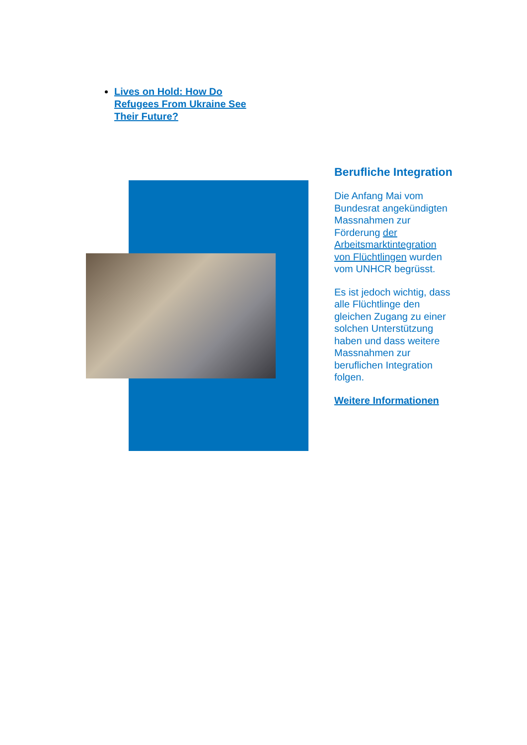Lives on Hold: How Do Refugees From Ukraine See Their Future?
Berufliche Integration
Die Anfang Mai vom Bundesrat angekündigten Massnahmen zur Förderung der Arbeitsmarktintegration von Flüchtlingen wurden vom UNHCR begrüsst.
Es ist jedoch wichtig, dass alle Flüchtlinge den gleichen Zugang zu einer solchen Unterstützung haben und dass weitere Massnahmen zur beruflichen Integration folgen.
Weitere Informationen